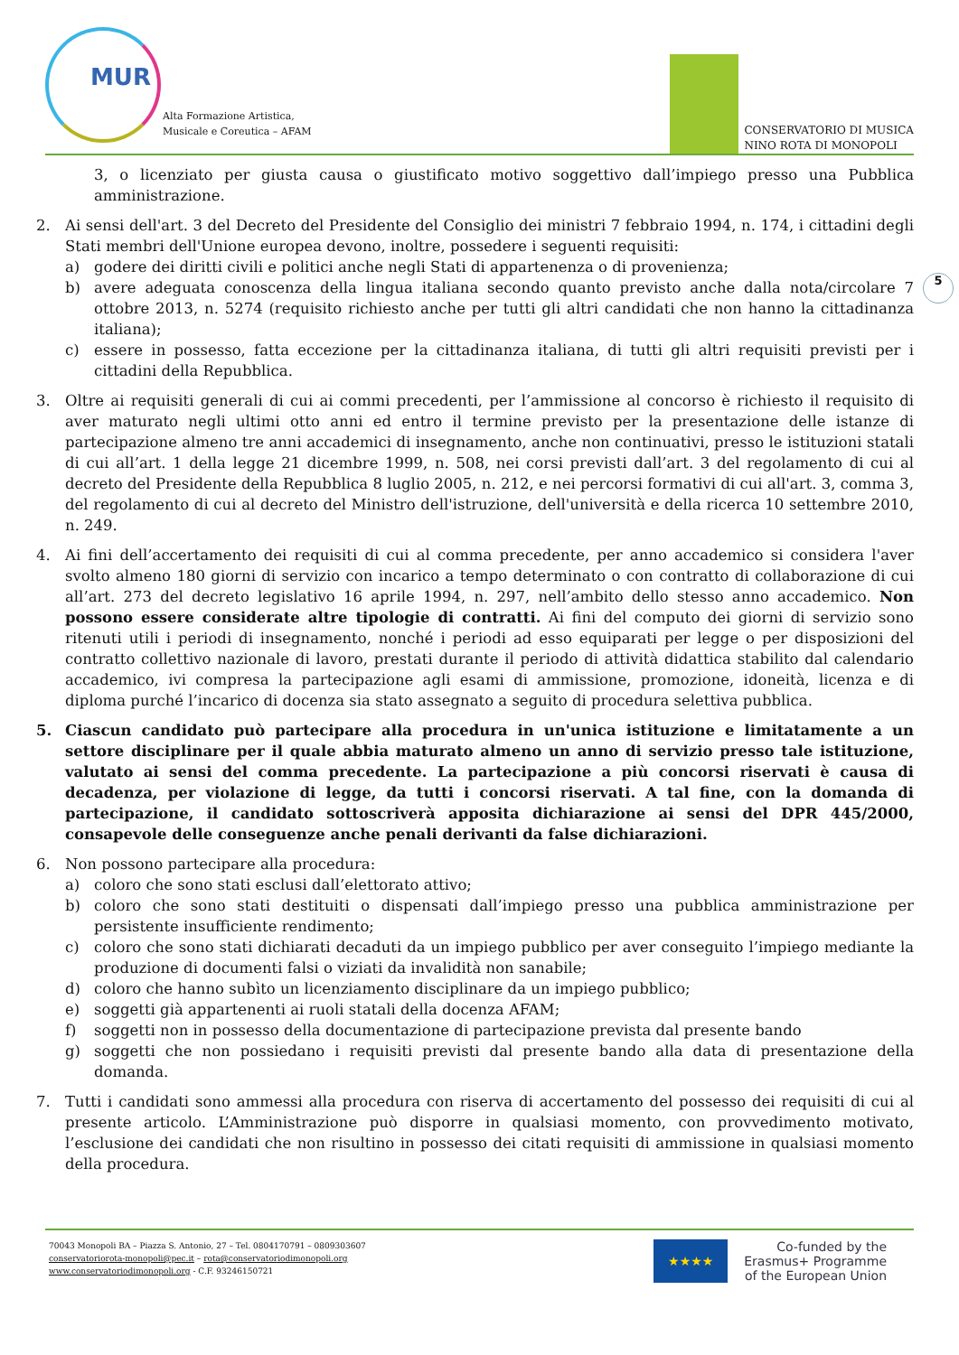MUR
Alta Formazione Artistica,
Musicale e Coreutica – AFAM
CONSERVATORIO DI MUSICA
NINO ROTA DI MONOPOLI
5
3, o licenziato per giusta causa o giustificato motivo soggettivo dall’impiego presso una Pubblica amministrazione.
2. Ai sensi dell'art. 3 del Decreto del Presidente del Consiglio dei ministri 7 febbraio 1994, n. 174, i cittadini degli Stati membri dell'Unione europea devono, inoltre, possedere i seguenti requisiti:
a) godere dei diritti civili e politici anche negli Stati di appartenenza o di provenienza;
b) avere adeguata conoscenza della lingua italiana secondo quanto previsto anche dalla nota/circolare 7 ottobre 2013, n. 5274 (requisito richiesto anche per tutti gli altri candidati che non hanno la cittadinanza italiana);
c) essere in possesso, fatta eccezione per la cittadinanza italiana, di tutti gli altri requisiti previsti per i cittadini della Repubblica.
3. Oltre ai requisiti generali di cui ai commi precedenti, per l’ammissione al concorso è richiesto il requisito di aver maturato negli ultimi otto anni ed entro il termine previsto per la presentazione delle istanze di partecipazione almeno tre anni accademici di insegnamento, anche non continuativi, presso le istituzioni statali di cui all’art. 1 della legge 21 dicembre 1999, n. 508, nei corsi previsti dall’art. 3 del regolamento di cui al decreto del Presidente della Repubblica 8 luglio 2005, n. 212, e nei percorsi formativi di cui all'art. 3, comma 3, del regolamento di cui al decreto del Ministro dell'istruzione, dell'università e della ricerca 10 settembre 2010, n. 249.
4. Ai fini dell’accertamento dei requisiti di cui al comma precedente, per anno accademico si considera l'aver svolto almeno 180 giorni di servizio con incarico a tempo determinato o con contratto di collaborazione di cui all’art. 273 del decreto legislativo 16 aprile 1994, n. 297, nell’ambito dello stesso anno accademico. Non possono essere considerate altre tipologie di contratti. Ai fini del computo dei giorni di servizio sono ritenuti utili i periodi di insegnamento, nonché i periodi ad esso equiparati per legge o per disposizioni del contratto collettivo nazionale di lavoro, prestati durante il periodo di attività didattica stabilito dal calendario accademico, ivi compresa la partecipazione agli esami di ammissione, promozione, idoneità, licenza e di diploma purché l’incarico di docenza sia stato assegnato a seguito di procedura selettiva pubblica.
5. Ciascun candidato può partecipare alla procedura in un'unica istituzione e limitatamente a un settore disciplinare per il quale abbia maturato almeno un anno di servizio presso tale istituzione, valutato ai sensi del comma precedente. La partecipazione a più concorsi riservati è causa di decadenza, per violazione di legge, da tutti i concorsi riservati. A tal fine, con la domanda di partecipazione, il candidato sottoscriverà apposita dichiarazione ai sensi del DPR 445/2000, consapevole delle conseguenze anche penali derivanti da false dichiarazioni.
6. Non possono partecipare alla procedura:
a) coloro che sono stati esclusi dall’elettorato attivo;
b) coloro che sono stati destituiti o dispensati dall’impiego presso una pubblica amministrazione per persistente insufficiente rendimento;
c) coloro che sono stati dichiarati decaduti da un impiego pubblico per aver conseguito l’impiego mediante la produzione di documenti falsi o viziati da invalidità non sanabile;
d) coloro che hanno subìto un licenziamento disciplinare da un impiego pubblico;
e) soggetti già appartenenti ai ruoli statali della docenza AFAM;
f) soggetti non in possesso della documentazione di partecipazione prevista dal presente bando
g) soggetti che non possiedano i requisiti previsti dal presente bando alla data di presentazione della domanda.
7. Tutti i candidati sono ammessi alla procedura con riserva di accertamento del possesso dei requisiti di cui al presente articolo. L’Amministrazione può disporre in qualsiasi momento, con provvedimento motivato, l’esclusione dei candidati che non risultino in possesso dei citati requisiti di ammissione in qualsiasi momento della procedura.
70043 Monopoli BA – Piazza S. Antonio, 27 – Tel. 0804170791 – 0809303607
conservatoriorota-monopoli@pec.it – rota@conservatoriodimonopoli.org
www.conservatoriodimonopoli.org - C.F. 93246150721
★★★★
Co-funded by the
Erasmus+ Programme
of the European Union